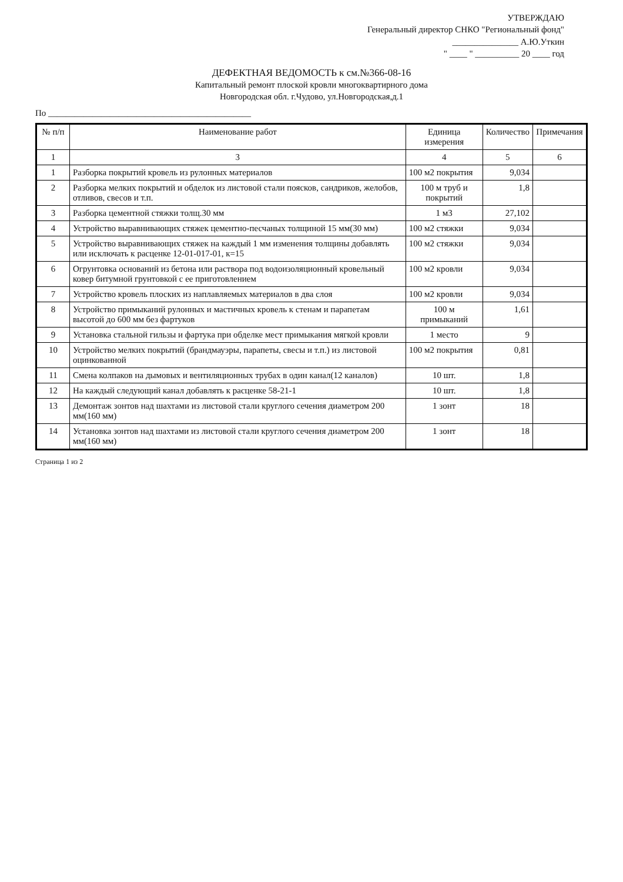УТВЕРЖДАЮ
Генеральный директор СНКО "Региональный фонд"
_______________ А.Ю.Уткин
" ____ " __________ 20 ____ год
ДЕФЕКТНАЯ ВЕДОМОСТЬ к см.№366-08-16
Капитальный ремонт плоской кровли многоквартирного дома
Новгородская обл. г.Чудово, ул.Новгородская,д.1
По ______________________________________________
| № п/п | Наименование работ | Единица измерения | Количество | Примечания |
| --- | --- | --- | --- | --- |
| 1 | 3 | 4 | 5 | 6 |
| 1 | Разборка покрытий кровель из рулонных материалов | 100 м2 покрытия | 9,034 | |
| 2 | Разборка мелких покрытий и обделок из листовой стали поясков, сандриков, желобов, отливов, свесов и т.п. | 100 м труб и покрытий | 1,8 | |
| 3 | Разборка цементной стяжки толщ.30 мм | 1 м3 | 27,102 | |
| 4 | Устройство выравнивающих стяжек цементно-песчаных толщиной 15 мм(30 мм) | 100 м2 стяжки | 9,034 | |
| 5 | Устройство выравнивающих стяжек на каждый 1 мм изменения толщины добавлять или исключать к расценке 12-01-017-01, к=15 | 100 м2 стяжки | 9,034 | |
| 6 | Огрунтовка оснований из бетона или раствора под водоизоляционный кровельный ковер битумной грунтовкой с ее приготовлением | 100 м2 кровли | 9,034 | |
| 7 | Устройство кровель плоских из наплавляемых материалов в два слоя | 100 м2 кровли | 9,034 | |
| 8 | Устройство примыканий рулонных и мастичных кровель к стенам и парапетам высотой до 600 мм без фартуков | 100 м примыканий | 1,61 | |
| 9 | Установка стальной гильзы и фартука при обделке мест примыкания мягкой кровли | 1 место | 9 | |
| 10 | Устройство мелких покрытий (брандмауэры, парапеты, свесы и т.п.) из листовой оцинкованной | 100 м2 покрытия | 0,81 | |
| 11 | Смена колпаков на дымовых и вентиляционных трубах в один канал(12 каналов) | 10 шт. | 1,8 | |
| 12 | На каждый следующий канал добавлять к расценке 58-21-1 | 10 шт. | 1,8 | |
| 13 | Демонтаж зонтов над шахтами из листовой стали круглого сечения диаметром 200 мм(160 мм) | 1 зонт | 18 | |
| 14 | Установка зонтов над шахтами из листовой стали круглого сечения диаметром 200 мм(160 мм) | 1 зонт | 18 | |
Страница 1 из 2